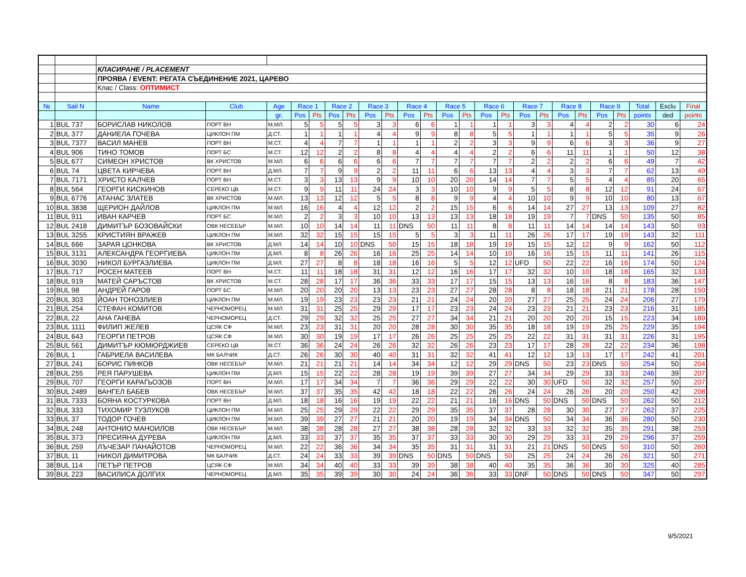| | | КЛАСИРАНЕ / PLACEMENT | | | | | | | | | | | | | | | | | | | | | | | |
| | | ПРОЯВА / EVENT: РЕГАТА СЪЕДИНЕНИЕ 2021, ЦАРЕВО | | | | | | | | | | | | | | | | | | | | | | | |
| | | Клас / Class: ОПТИМИСТ | | | | | | | | | | | | | | | | | | | | | | | |
| № | Sail N | Name | Club | Age | Race 1 | | Race 2 | | Race 3 | | Race 4 | | Race 5 | | Race 6 | | Race 7 | | Race 8 | | Race 9 | | Total | Exclu | Final |
| | | | | gr. | Pos | Pts | Pos | Pts | Pos | Pts | Pos | Pts | Pos | Pts | Pos | Pts | Pos | Pts | Pos | Pts | Pos | Pts | points | ded | points |
| 1 | BUL 737 | БОРИСЛАВ НИКОЛОВ | ПОРТ ВН | М.МЛ. | 5 | 5 | 5 | 5 | 3 | 3 | 6 | 6 | 1 | 1 | 1 | 1 | 3 | 3 | 4 | 4 | 2 | 2 | 30 | 6 | 24 |
| 2 | BUL 377 | ДАНИЕЛА ГОЧЕВА | ЦИКЛОН ПМ | Д.СТ. | 1 | 1 | 1 | 1 | 4 | 4 | 9 | 9 | 8 | 8 | 5 | 5 | 1 | 1 | 1 | 1 | 5 | 5 | 35 | 9 | 26 |
| 3 | BUL 7377 | ВАСИЛ МАНЕВ | ПОРТ ВН | М.СТ. | 4 | 4 | 7 | 7 | 1 | 1 | 1 | 1 | 2 | 2 | 3 | 3 | 9 | 9 | 6 | 6 | 3 | 3 | 36 | 9 | 27 |
| 4 | BUL 906 | ТИНО ТОМОВ | ПОРТ БС | М.СТ. | 12 | 12 | 2 | 2 | 8 | 8 | 4 | 4 | 4 | 4 | 2 | 2 | 6 | 6 | 11 | 11 | 1 | 1 | 50 | 12 | 38 |
| 5 | BUL 677 | СИМЕОН ХРИСТОВ | ВК ХРИСТОВ | М.МЛ. | 6 | 6 | 6 | 6 | 6 | 6 | 7 | 7 | 7 | 7 | 7 | 7 | 2 | 2 | 2 | 2 | 6 | 6 | 49 | 7 | 42 |
| 6 | BUL 74 | ЦВЕТА КИРЧЕВА | ПОРТ ВН | Д.МЛ. | 7 | 7 | 9 | 9 | 2 | 2 | 11 | 11 | 6 | 6 | 13 | 13 | 4 | 4 | 3 | 3 | 7 | 7 | 62 | 13 | 49 |
| 7 | BUL 7171 | ХРИСТО КАЛЧЕВ | ПОРТ ВН | М.СТ. | 3 | 3 | 13 | 13 | 9 | 9 | 10 | 10 | 20 | 20 | 14 | 14 | 7 | 7 | 5 | 5 | 4 | 4 | 85 | 20 | 65 |
| 8 | BUL 564 | ГЕОРГИ КИСКИНОВ | СЕРЕКО ЦВ | М.СТ. | 9 | 9 | 11 | 11 | 24 | 24 | 3 | 3 | 10 | 10 | 9 | 9 | 5 | 5 | 8 | 8 | 12 | 12 | 91 | 24 | 67 |
| 9 | BUL 6776 | АТАНАС ЗЛАТЕВ | ВК ХРИСТОВ | М.МЛ. | 13 | 13 | 12 | 12 | 5 | 5 | 8 | 8 | 9 | 9 | 4 | 4 | 10 | 10 | 9 | 9 | 10 | 10 | 80 | 13 | 67 |
| 10 | BUL 3838 | ЩЕРИОН ДАЙЛОВ | ЦИКЛОН ПМ | М.МЛ. | 16 | 16 | 4 | 4 | 12 | 12 | 2 | 2 | 15 | 15 | 6 | 6 | 14 | 14 | 27 | 27 | 13 | 13 | 109 | 27 | 82 |
| 11 | BUL 911 | ИВАН КАРЧЕВ | ПОРТ БС | М.МЛ. | 2 | 2 | 3 | 3 | 10 | 10 | 13 | 13 | 13 | 13 | 18 | 18 | 19 | 19 | 7 | 7 | DNS | 50 | 135 | 50 | 85 |
| 12 | BUL 2418 | ДИМИТЪР БОЗОВАЙСКИ | ОВК НЕСЕБЪР | М.МЛ. | 10 | 10 | 14 | 14 | 11 | 11 | DNS | 50 | 11 | 11 | 8 | 8 | 11 | 11 | 14 | 14 | 14 | 14 | 143 | 50 | 93 |
| 13 | BUL 3255 | КРИСТИЯН ВРАЖЕВ | ЦИКЛОН ПМ | М.МЛ. | 32 | 32 | 15 | 15 | 15 | 15 | 5 | 5 | 3 | 3 | 11 | 11 | 26 | 26 | 17 | 17 | 19 | 19 | 143 | 32 | 111 |
| 14 | BUL 666 | ЗАРАЯ ЦОНКОВА | ВК ХРИСТОВ | Д.МЛ. | 14 | 14 | 10 | 10 | DNS | 50 | 15 | 15 | 18 | 18 | 19 | 19 | 15 | 15 | 12 | 12 | 9 | 9 | 162 | 50 | 112 |
| 15 | BUL 3131 | АЛЕКСАНДРА ГЕОРГИЕВА | ЦИКЛОН ПМ | Д.МЛ. | 8 | 8 | 26 | 26 | 16 | 16 | 25 | 25 | 14 | 14 | 10 | 10 | 16 | 16 | 15 | 15 | 11 | 11 | 141 | 26 | 115 |
| 16 | BUL 3030 | НИКОЛ БУРГАЗЛИЕВА | ЦИКЛОН ПМ | Д.МЛ. | 27 | 27 | 8 | 8 | 18 | 18 | 16 | 16 | 5 | 5 | 12 | 12 | UFD | 50 | 22 | 22 | 16 | 16 | 174 | 50 | 124 |
| 17 | BUL 717 | РОСЕН МАТЕЕВ | ПОРТ ВН | М.СТ. | 11 | 11 | 18 | 18 | 31 | 31 | 12 | 12 | 16 | 16 | 17 | 17 | 32 | 32 | 10 | 10 | 18 | 18 | 165 | 32 | 133 |
| 18 | BUL 919 | МАТЕЙ САРЪСТОВ | ВК ХРИСТОВ | М.СТ. | 28 | 28 | 17 | 17 | 36 | 36 | 33 | 33 | 17 | 17 | 15 | 15 | 13 | 13 | 16 | 16 | 8 | 8 | 183 | 36 | 147 |
| 19 | BUL 98 | АНДРЕЙ ГАРОВ | ПОРТ БС | М.МЛ. | 20 | 20 | 20 | 20 | 13 | 13 | 23 | 23 | 27 | 27 | 28 | 28 | 8 | 8 | 18 | 18 | 21 | 21 | 178 | 28 | 150 |
| 20 | BUL 303 | ЙОАН ТОНОЗЛИЕВ | ЦИКЛОН ПМ | М.МЛ. | 19 | 19 | 23 | 23 | 23 | 23 | 21 | 21 | 24 | 24 | 20 | 20 | 27 | 27 | 25 | 25 | 24 | 24 | 206 | 27 | 179 |
| 21 | BUL 254 | СТЕФАН КОМИТОВ | ЧЕРНОМОРЕЦ | М.МЛ. | 31 | 31 | 25 | 25 | 29 | 29 | 17 | 17 | 23 | 23 | 24 | 24 | 23 | 23 | 21 | 21 | 23 | 23 | 216 | 31 | 185 |
| 22 | BUL 22 | АНА ГАНЕВА | ЧЕРНОМОРЕЦ | Д.СТ. | 29 | 29 | 32 | 32 | 25 | 25 | 27 | 27 | 34 | 34 | 21 | 21 | 20 | 20 | 20 | 20 | 15 | 15 | 223 | 34 | 189 |
| 23 | BUL 1111 | ФИЛИП ЖЕЛЕВ | ЦСЯК СФ | М.МЛ. | 23 | 23 | 31 | 31 | 20 | 20 | 28 | 28 | 30 | 30 | 35 | 35 | 18 | 18 | 19 | 19 | 25 | 25 | 229 | 35 | 194 |
| 24 | BUL 643 | ГЕОРГИ ПЕТРОВ | ЦСЯК СФ | М.МЛ. | 30 | 30 | 19 | 19 | 17 | 17 | 26 | 26 | 25 | 25 | 25 | 25 | 22 | 22 | 31 | 31 | 31 | 31 | 226 | 31 | 195 |
| 25 | BUL 561 | ДИМИТЪР КЮМЮРДЖИЕВ | СЕРЕКО ЦВ | М.СТ. | 36 | 36 | 24 | 24 | 26 | 26 | 32 | 32 | 26 | 26 | 23 | 23 | 17 | 17 | 28 | 28 | 22 | 22 | 234 | 36 | 198 |
| 26 | BUL 1 | ГАБРИЕЛА ВАСИЛЕВА | МК БАЛЧИК | Д.СТ. | 26 | 26 | 30 | 30 | 40 | 40 | 31 | 31 | 32 | 32 | 41 | 41 | 12 | 12 | 13 | 13 | 17 | 17 | 242 | 41 | 201 |
| 27 | BUL 241 | БОРИС ПИНКОВ | ОВК НЕСЕБЪР | М.МЛ. | 21 | 21 | 21 | 21 | 14 | 14 | 34 | 34 | 12 | 12 | 29 | 29 | DNS | 50 | 23 | 23 | DNS | 50 | 254 | 50 | 204 |
| 28 | BUL 255 | РЕЯ ПАРУШЕВА | ЦИКЛОН ПМ | Д.МЛ. | 15 | 15 | 22 | 22 | 28 | 28 | 19 | 19 | 39 | 39 | 27 | 27 | 34 | 34 | 29 | 29 | 33 | 33 | 246 | 39 | 207 |
| 29 | BUL 707 | ГЕОРГИ КАРАГЬОЗОВ | ПОРТ ВН | М.МЛ. | 17 | 17 | 34 | 34 | 7 | 7 | 36 | 36 | 29 | 29 | 22 | 22 | 30 | 30 | UFD | 50 | 32 | 32 | 257 | 50 | 207 |
| 30 | BUL 2489 | ВАНГЕЛ БАБЕВ | ОВК НЕСЕБЪР | М.МЛ. | 37 | 37 | 35 | 35 | 42 | 42 | 18 | 18 | 22 | 22 | 26 | 26 | 24 | 24 | 26 | 26 | 20 | 20 | 250 | 42 | 208 |
| 31 | BUL 7333 | БОЯНА КОСТУРКОВА | ПОРТ ВН | Д.МЛ. | 18 | 18 | 16 | 16 | 19 | 19 | 22 | 22 | 21 | 21 | 16 | 16 | DNS | 50 | DNS | 50 | DNS | 50 | 262 | 50 | 212 |
| 32 | BUL 333 | ТИХОМИР ТУЗЛУКОВ | ЦИКЛОН ПМ | М.МЛ. | 25 | 25 | 29 | 29 | 22 | 22 | 29 | 29 | 35 | 35 | 37 | 37 | 28 | 28 | 30 | 30 | 27 | 27 | 262 | 37 | 225 |
| 33 | BUL 37 | ТОДОР ГОЧЕВ | ЦИКЛОН ПМ | М.МЛ. | 39 | 39 | 27 | 27 | 21 | 21 | 20 | 20 | 19 | 19 | 34 | 34 | DNS | 50 | 34 | 34 | 36 | 36 | 280 | 50 | 230 |
| 34 | BUL 248 | АНТОНИО МАНОИЛОВ | ОВК НЕСЕБЪР | М.МЛ. | 38 | 38 | 28 | 28 | 27 | 27 | 38 | 38 | 28 | 28 | 32 | 32 | 33 | 33 | 32 | 32 | 35 | 35 | 291 | 38 | 253 |
| 35 | BUL 373 | ПРЕСИЯНА ДУРЕВА | ЦИКЛОН ПМ | Д.МЛ. | 33 | 33 | 37 | 37 | 35 | 35 | 37 | 37 | 33 | 33 | 30 | 30 | 29 | 29 | 33 | 33 | 29 | 29 | 296 | 37 | 259 |
| 36 | BUL 259 | ЛЪЧЕЗАР ПАНАЙОТОВ | ЧЕРНОМОРЕЦ | М.МЛ. | 22 | 22 | 36 | 36 | 34 | 34 | 35 | 35 | 31 | 31 | 31 | 31 | 21 | 21 | DNS | 50 | DNS | 50 | 310 | 50 | 260 |
| 37 | BUL 11 | НИКОЛ ДИМИТРОВА | МК БАЛЧИК | Д.СТ. | 24 | 24 | 33 | 33 | 39 | 39 | DNS | 50 | DNS | 50 | DNS | 50 | 25 | 25 | 24 | 24 | 26 | 26 | 321 | 50 | 271 |
| 38 | BUL 114 | ПЕТЪР ПЕТРОВ | ЦСЯК СФ | М.МЛ. | 34 | 34 | 40 | 40 | 33 | 33 | 39 | 39 | 38 | 38 | 40 | 40 | 35 | 35 | 36 | 36 | 30 | 30 | 325 | 40 | 285 |
| 39 | BUL 223 | ВАСИЛИСА ДОЛГИХ | ЧЕРНОМОРЕЦ | Д.МЛ. | 35 | 35 | 39 | 39 | 30 | 30 | 24 | 24 | 36 | 36 | 33 | 33 | DNF | 50 | DNS | 50 | DNS | 50 | 347 | 50 | 297 |
9/5/2021